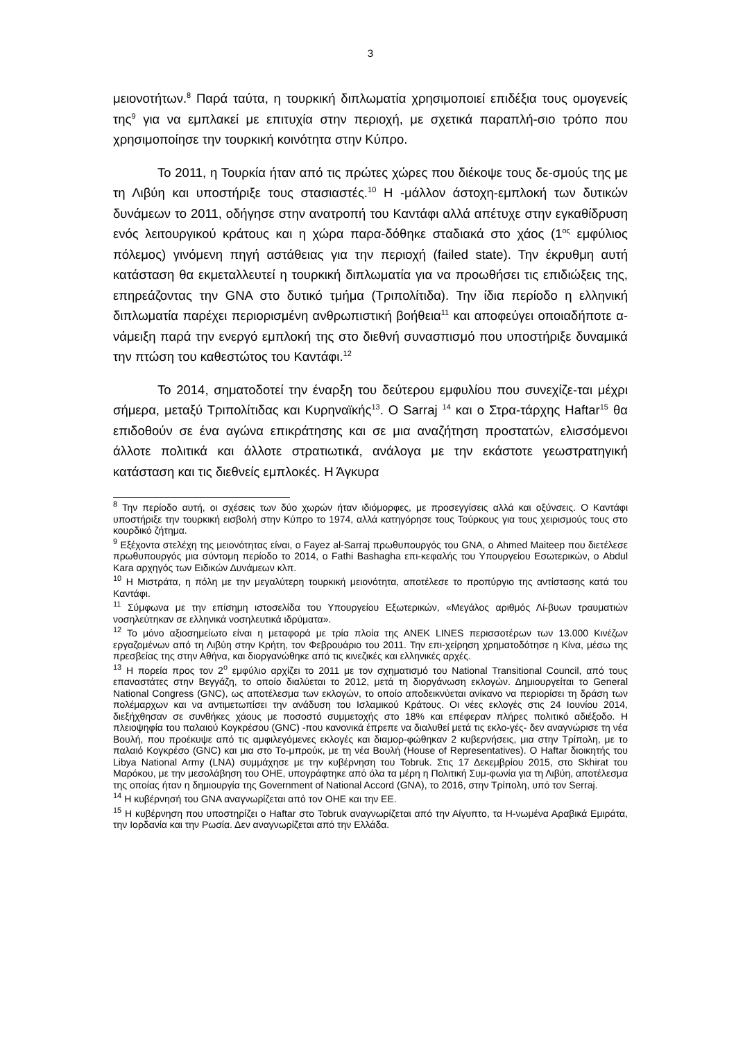3
μειονοτήτων.<sup>8</sup> Παρά ταύτα, η τουρκική διπλωματία χρησιμοποιεί επιδέξια τους ομογενείς της<sup>9</sup> για να εμπλακεί με επιτυχία στην περιοχή, με σχετικά παραπλή-σιο τρόπο που χρησιμοποίησε την τουρκική κοινότητα στην Κύπρο.
Το 2011, η Τουρκία ήταν από τις πρώτες χώρες που διέκοψε τους δε-σμούς της με τη Λιβύη και υποστήριξε τους στασιαστές.<sup>10</sup> Η -μάλλον άστοχη-εμπλοκή των δυτικών δυνάμεων το 2011, οδήγησε στην ανατροπή του Καντάφι αλλά απέτυχε στην εγκαθίδρυση ενός λειτουργικού κράτους και η χώρα παρα-δόθηκε σταδιακά στο χάος (1<sup>ος</sup> εμφύλιος πόλεμος) γινόμενη πηγή αστάθειας για την περιοχή (failed state). Την έκρυθμη αυτή κατάσταση θα εκμεταλλευτεί η τουρκική διπλωματία για να προωθήσει τις επιδιώξεις της, επηρεάζοντας την GNA στο δυτικό τμήμα (Τριπολίτιδα). Την ίδια περίοδο η ελληνική διπλωματία παρέχει περιορισμένη ανθρωπιστική βοήθεια<sup>11</sup> και αποφεύγει οποιαδήποτε α-νάμειξη παρά την ενεργό εμπλοκή της στο διεθνή συνασπισμό που υποστήριξε δυναμικά την πτώση του καθεστώτος του Καντάφι.<sup>12</sup>
Το 2014, σηματοδοτεί την έναρξη του δεύτερου εμφυλίου που συνεχίζε-ται μέχρι σήμερα, μεταξύ Τριπολίτιδας και Κυρηναϊκής<sup>13</sup>. Ο Sarraj <sup>14</sup> και ο Στρα-τάρχης Haftar<sup>15</sup> θα επιδοθούν σε ένα αγώνα επικράτησης και σε μια αναζήτηση προστατών, ελισσόμενοι άλλοτε πολιτικά και άλλοτε στρατιωτικά, ανάλογα με την εκάστοτε γεωστρατηγική κατάσταση και τις διεθνείς εμπλοκές. Η Άγκυρα
<sup>8</sup> Την περίοδο αυτή, οι σχέσεις των δύο χωρών ήταν ιδιόμορφες, με προσεγγίσεις αλλά και οξύνσεις. Ο Καντάφι υποστήριξε την τουρκική εισβολή στην Κύπρο το 1974, αλλά κατηγόρησε τους Τούρκους για τους χειρισμούς τους στο κουρδικό ζήτημα.
<sup>9</sup> Εξέχοντα στελέχη της μειονότητας είναι, ο Fayez al-Sarraj πρωθυπουργός του GNA, ο Ahmed Maiteep που διετέλεσε πρωθυπουργός μια σύντομη περίοδο το 2014, ο Fathi Bashagha επι-κεφαλής του Υπουργείου Εσωτερικών, ο Abdul Kara αρχηγός των Ειδικών Δυνάμεων κλπ.
<sup>10</sup> Η Μιστράτα, η πόλη με την μεγαλύτερη τουρκική μειονότητα, αποτέλεσε το προπύργιο της αντίστασης κατά του Καντάφι.
<sup>11</sup> Σύμφωνα με την επίσημη ιστοσελίδα του Υπουργείου Εξωτερικών, «Μεγάλος αριθμός Λί-βυων τραυματιών νοσηλεύτηκαν σε ελληνικά νοσηλευτικά ιδρύματα».
<sup>12</sup> Το μόνο αξιοσημείωτο είναι η μεταφορά με τρία πλοία της ΑΝΕΚ LINES περισσοτέρων των 13.000 Κινέζων εργαζομένων από τη Λιβύη στην Κρήτη, τον Φεβρουάριο του 2011. Την επι-χείρηση χρηματοδότησε η Κίνα, μέσω της πρεσβείας της στην Αθήνα, και διοργανώθηκε από τις κινεζικές και ελληνικές αρχές.
<sup>13</sup> Η πορεία προς τον 2<sup>ο</sup> εμφύλιο αρχίζει το 2011 με τον σχηματισμό του National Transitional Council, από τους επαναστάτες στην Βεγγάζη, το οποίο διαλύεται το 2012, μετά τη διοργάνωση εκλογών. Δημιουργείται το General National Congress (GNC), ως αποτέλεσμα των εκλογών, το οποίο αποδεικνύεται ανίκανο να περιορίσει τη δράση των πολέμαρχων και να αντιμετωπίσει την ανάδυση του Ισλαμικού Κράτους. Οι νέες εκλογές στις 24 Ιουνίου 2014, διεξήχθησαν σε συνθήκες χάους με ποσοστό συμμετοχής στο 18% και επέφεραν πλήρες πολιτικό αδιέξοδο. Η πλειοψηφία του παλαιού Κογκρέσου (GNC) -που κανονικά έπρεπε να διαλυθεί μετά τις εκλο-γές- δεν αναγνώρισε τη νέα Βουλή, που προέκυψε από τις αμφιλεγόμενες εκλογές και διαμορ-φώθηκαν 2 κυβερνήσεις, μια στην Τρίπολη, με το παλαιό Κογκρέσο (GNC) και μια στο Το-μπρούκ, με τη νέα Βουλή (House of Representatives). Ο Haftar διοικητής του Libya National Army (LNA) συμμάχησε με την κυβέρνηση του Tobruk. Στις 17 Δεκεμβρίου 2015, στο Skhirat του Μαρόκου, με την μεσολάβηση του ΟΗΕ, υπογράφτηκε από όλα τα μέρη η Πολιτική Συμ-φωνία για τη Λιβύη, αποτέλεσμα της οποίας ήταν η δημιουργία της Government of National Accord (GNA), το 2016, στην Τρίπολη, υπό τον Serraj.
<sup>14</sup> Η κυβέρνησή του GNA αναγνωρίζεται από τον ΟΗΕ και την ΕΕ.
<sup>15</sup> Η κυβέρνηση που υποστηρίζει ο Haftar στο Tobruk αναγνωρίζεται από την Αίγυπτο, τα Η-νωμένα Αραβικά Εμιράτα, την Ιορδανία και την Ρωσία. Δεν αναγνωρίζεται από την Ελλάδα.